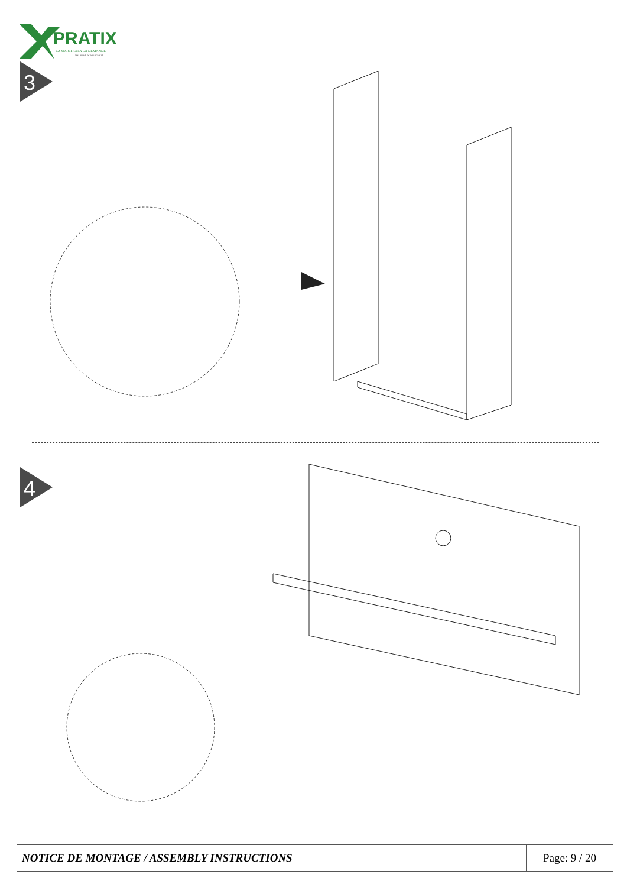PRATIX
LA SOLUTION A LA DEMANDE
MEUBLES INTELLIGENTS
3
4
| NOTICE DE MONTAGE / ASSEMBLY INSTRUCTIONS | Page: 9 / 20 |